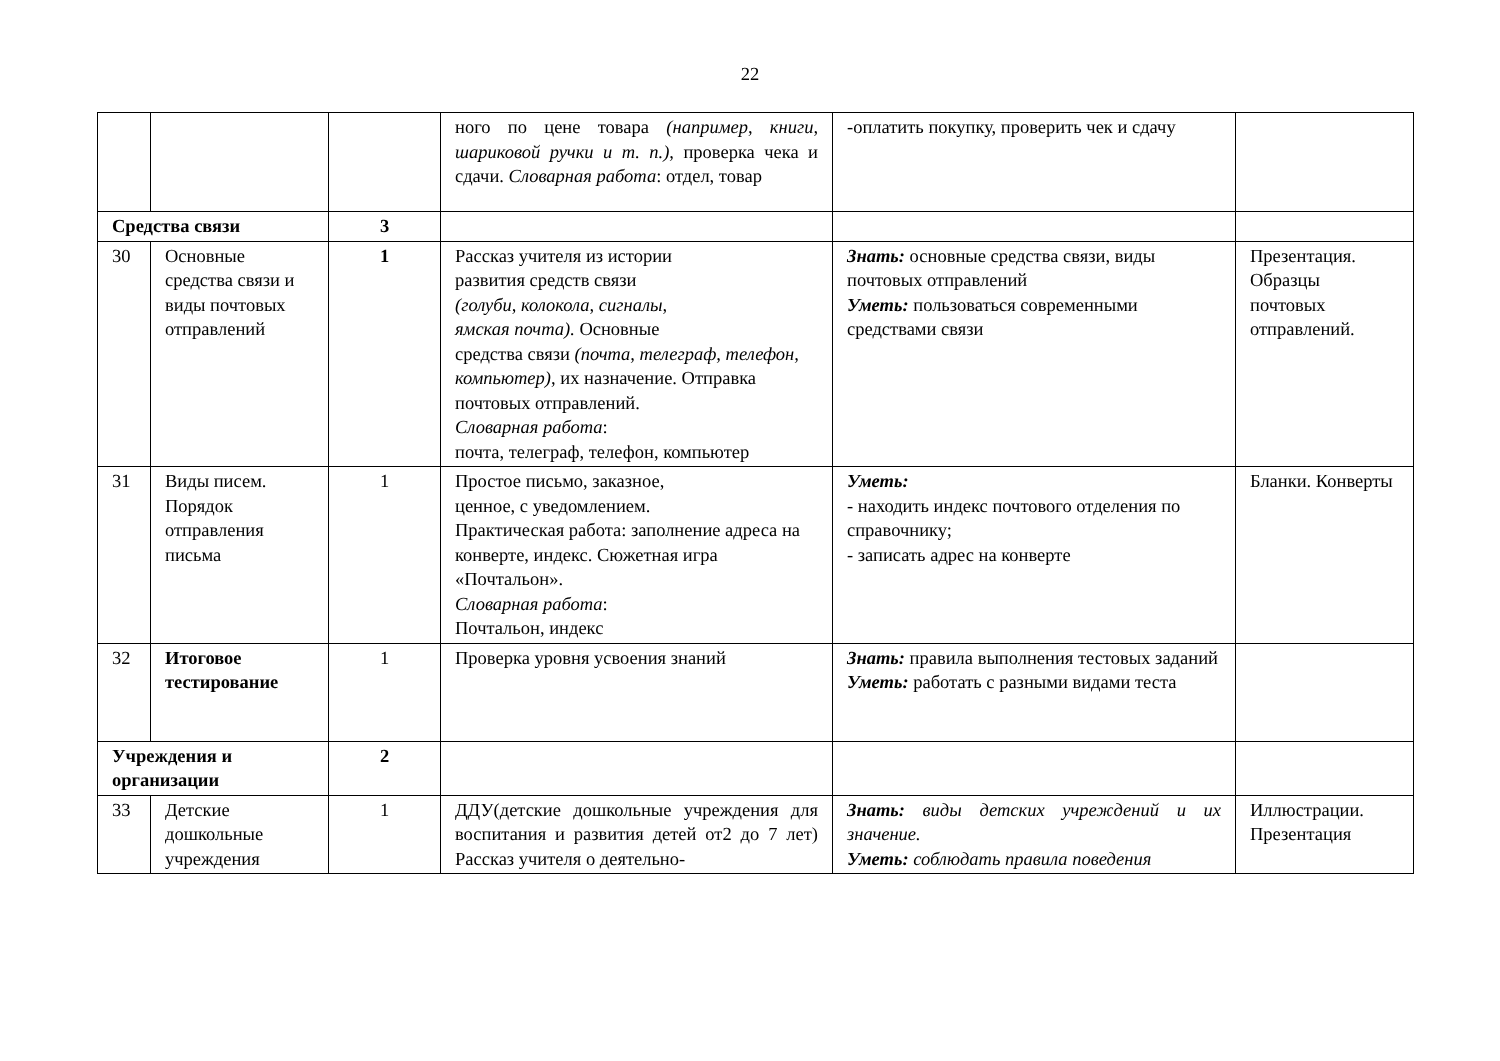22
| | | | ного по цене товара (например, книги, шариковой ручки и т. п.), проверка чека и сдачи. Словарная работа : отдел, товар | -оплатить покупку, проверить чек и сдачу | |
| Средства связи | | 3 | | | |
| 30 | Основные средства связи и виды почтовых отправлений | 1 | Рассказ учителя из истории развития средств связи (голуби, колокола, сигналы, ямская почта). Основные средства связи (почта, телеграф, телефон, компьютер), их назначение. Отправка почтовых отправлений. Словарная работа : почта, телеграф, телефон, компьютер | Знать: основные средства связи, виды почтовых отправлений Уметь: пользоваться современными средствами связи | Презентация. Образцы почтовых отправлений. |
| 31 | Виды писем. Порядок отправления письма | 1 | Простое письмо, заказное, ценное, с уведомлением. Практическая работа: заполнение адреса на конверте, индекс. Сюжетная игра «Почтальон». Словарная работа : Почтальон, индекс | Уметь: - находить индекс почтового отделения по справочнику; - записать адрес на конверте | Бланки. Конверты |
| 32 | Итоговое тестирование | 1 | Проверка уровня усвоения знаний | Знать: правила выполнения тестовых заданий Уметь: работать с разными видами теста | |
| Учреждения и организации | | 2 | | | |
| 33 | Детские дошкольные учреждения | 1 | ДДУ(детские дошкольные учреждения для воспитания и развития детей от2 до 7 лет) Рассказ учителя о деятельно- | Знать: виды детских учреждений и их значение. Уметь: соблюдать правила поведения | Иллюстрации. Презентация |